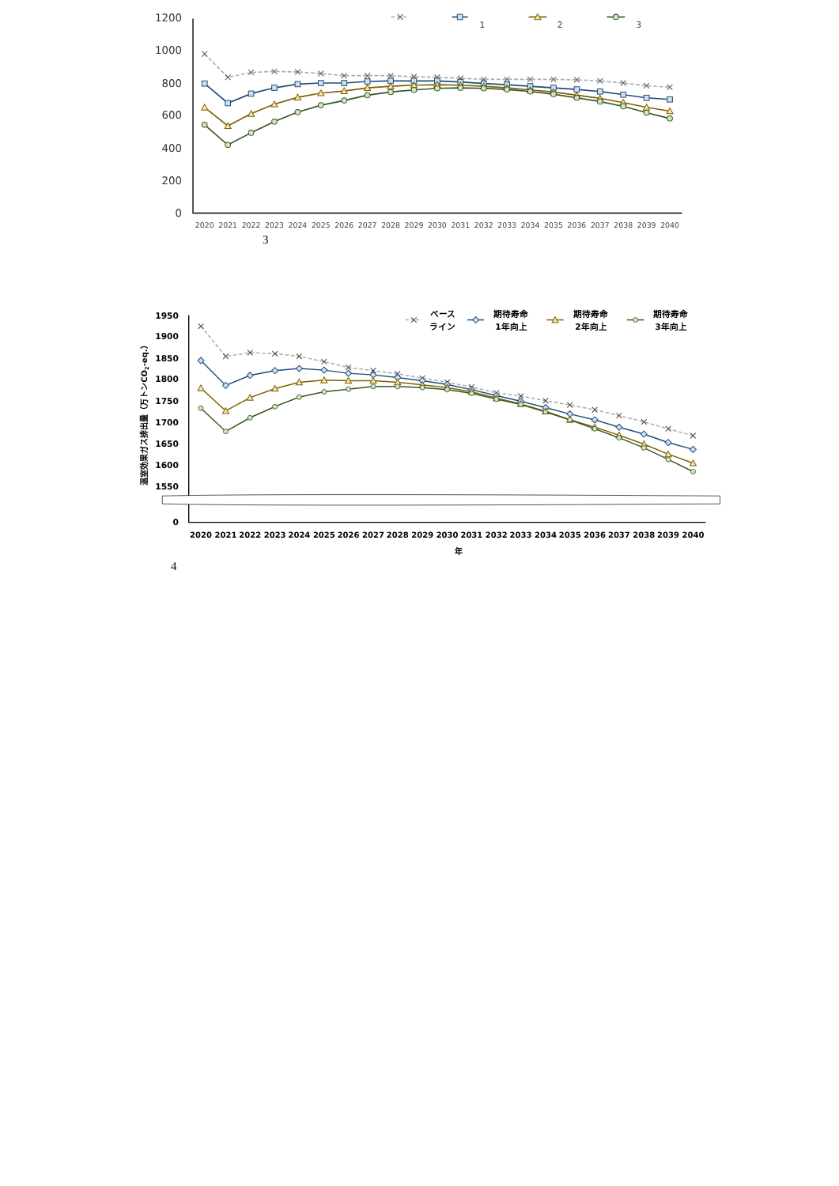1200
1000
800
600
400
200
0
2020
2021
2022
2023
2024
2025
2026
2027
2028
2029
2030
2031
2032
2033
2034
2035
2036
2037
2038
2039
2040
1
2
3
3
温室効果ガス排出量（万トンCO2-eq.）
1950
1900
1850
1800
1750
1700
1650
1600
1550
0
2020
2021
2022
2023
2024
2025
2026
2027
2028
2029
2030
2031
2032
2033
2034
2035
2036
2037
2038
2039
2040
年
ベース
ライン
期待寿命
1年向上
期待寿命
2年向上
期待寿命
3年向上
4